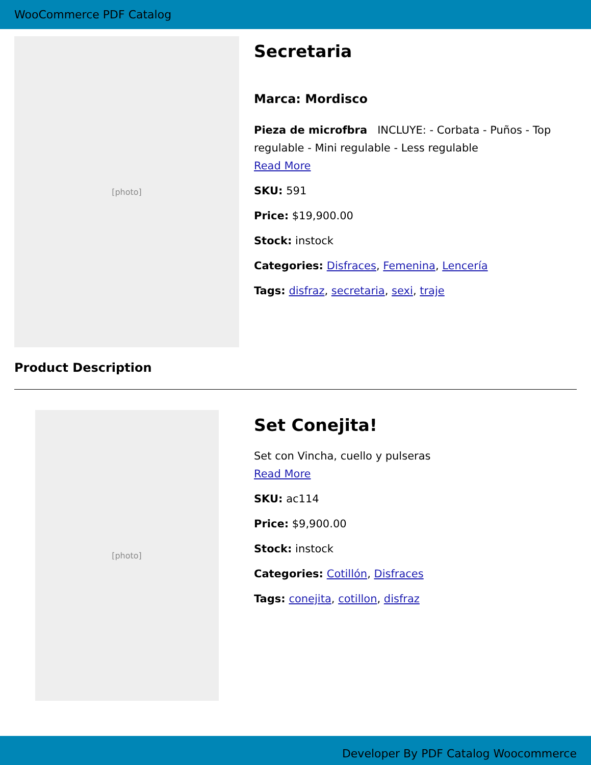WooCommerce PDF Catalog
[photo]
Secretaria
Marca: Mordisco
Pieza de microfbra INCLUYE: - Corbata - Puños - Top regulable - Mini regulable - Less regulable
Read More
SKU: 591
Price: $19,900.00
Stock: instock
Categories: Disfraces, Femenina, Lencería
Tags: disfraz, secretaria, sexi, traje
Product Description
[photo]
Set Conejita!
Set con Vincha, cuello y pulseras
Read More
SKU: ac114
Price: $9,900.00
Stock: instock
Categories: Cotillón, Disfraces
Tags: conejita, cotillon, disfraz
Developer By PDF Catalog Woocommerce